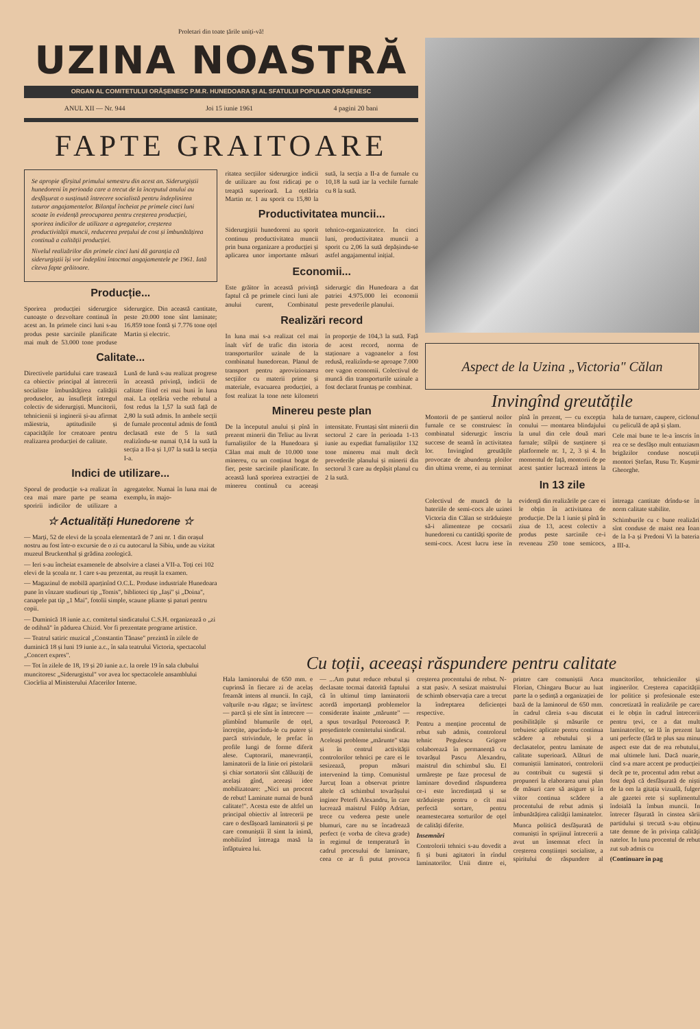Proletari din toate țările uniți-vă!
UZINA NOASTRĂ
ORGAN AL COMITETULUI ORĂȘENESC P.M.R. HUNEDOARA ȘI AL SFATULUI POPULAR ORĂȘENESC
ANUL XII — Nr. 944 Joi 15 iunie 1961 4 pagini 20 bani
FAPTE GRAITOARE
Se apropie sfîrșitul primului semestru din acest an. Siderurgiștii hunedoreni în perioada care a trecut de la începutul anului au desfășurat o susținută întrecere socialistă pentru îndeplinirea tuturor angajamentelor. Bilanțul încheiat pe primele cinci luni scoate în evidență preocuparea pentru creșterea producției, sporirea indicilor de utilizare a agregatelor, creșterea productivității muncii, reducerea prețului de cost și îmbunătățirea continuă a calității producției.
Nivelul realizărilor din primele cinci luni dă garanția că siderurgiștii își vor îndeplini întocmai angajamentele pe 1961. Iată cîteva fapte grăitoare.
Producție...
Sporirea producției siderurgice cunoaște o dezvoltare continuă în acest an. In primele cinci luni s-au produs peste sarcinile planificate mai mult de 53.000 tone produse siderurgice. Din această cantitate, peste 20.000 tone sînt laminate; 16.859 tone fontă și 7.776 tone oțel Martin și electric.
Calitate...
Directivele partidului care trasează ca obiectiv principal al întrecerii socialiste îmbunătățirea calității produselor, au însuflețit întregul colectiv de siderurgiști. Muncitorii, tehnicienii și inginerii și-au afirmat măiestria, aptitudinile și capacitățile lor creatoare pentru realizarea producției de calitate.
Lună de lună s-au realizat progrese în această privință, indicii de calitate fiind cei mai buni în luna mai. La oțelăria veche rebutul a fost redus la 1,57 la sută față de 2,80 la sută admis. In ambele secții de furnale procentul admis de fontă declasată este de 5 la sută realizîndu-se numai 0,14 la sută la secția a II-a și 1,07 la sută la secția I-a.
Indici de utilizare...
Sporul de producție s-a realizat în cea mai mare parte pe seama sporirii indicilor de utilizare a agregatelor. Numai în luna mai de exemplu, în majo-
☆ Actualități Hunedorene ☆
— Marți, 52 de elevi de la școala elementară de 7 ani nr. 1 din orașul nostru au fost într-o excursie de o zi cu autocarul la Sibiu, unde au vizitat muzeul Bruckenthal și grădina zoologică.
— Ieri s-au încheiat examenele de absolvire a clasei a VII-a. Toți cei 102 elevi de la școala nr. 1 care s-au prezentat, au reușit la examen.
— Magazinul de mobilă aparținînd O.C.L. Produse industriale Hunedoara pune în vînzare studiouri tip „Tomis", biblioteci tip „Iași" și „Doina", canapele pat tip „1 Mai", fotolii simple, scaune pliante și paturi pentru copii.
— Duminică 18 iunie a.c. comitetul sindicatului C.S.H. organizează o „zi de odihnă" în pădurea Chizid. Vor fi prezentate programe artistice.
— Teatrul satiric muzical „Constantin Tănase" prezintă în zilele de duminică 18 și luni 19 iunie a.c., în sala teatrului Victoria, spectacolul „Concert expres".
— Tot în zilele de 18, 19 și 20 iunie a.c. la orele 19 în sala clubului muncitoresc „Siderurgistul" vor avea loc spectacolele ansamblului Ciocîrlia al Ministerului Afacerilor Interne.
ritatea secțiilor siderurgice indicii de utilizare au fost ridicați pe o treaptă superioară. La oțelăria Martin nr. 1 au sporit cu 15,80 la sută, la secția a II-a de furnale cu 10,18 la sută iar la vechile furnale cu 8 la sută.
Productivitatea muncii...
Siderurgiștii hunedoreni au sporit continuu productivitatea muncii prin buna organizare a producției și aplicarea unor importante măsuri tehnico-organizatorice. In cinci luni, productivitatea muncii a sporit cu 2,06 la sută depășindu-se astfel angajamentul inițial.
Economii...
Este grăitor în această privință faptul că pe primele cinci luni ale anului curent, Combinatul siderurgic din Hunedoara a dat patriei 4.975.000 lei economii peste prevederile planului.
Realizări record
In luna mai s-a realizat cel mai înalt vîrf de trafic din istoria transporturilor uzinale de la combinatul hunedorean. Planul de transport pentru aprovizionarea secțiilor cu materii prime și materiale, evacuarea producției, a fost realizat la tone nete kilometri în proporție de 104,3 la sută. Față de acest record, norma de staționare a vagoanelor a fost redusă, realizîndu-se aproape 7.000 ore vagon economii. Colectivul de muncă din transporturile uzinale a fost declarat fruntaș pe combinat.
Minereu peste plan
De la începutul anului și pînă în prezent minerii din Teliuc au livrat furnaliștilor de la Hunedoara și Călan mai mult de 10.000 tone minereu, cu un conținut bogat de fier, peste sarcinile planificate. In această lună sporirea extracției de minereu continuă cu aceeași intensitate. Fruntași sînt minerii din sectorul 2 care în perioada 1-13 iunie au expediat furnaliștilor 132 tone minereu mai mult decît prevederile planului și minerii din sectorul 3 care au depășit planul cu 2 la sută.
Aspect de la Uzina „Victoria" Călan
Invingînd greutățile
Montorii de pe șantierul noilor furnale ce se construiesc în combinatul siderurgic înscriu succese de seamă în activitatea lor. Invingînd greutățile provocate de abundența ploilor din ultima vreme, ei au terminat pînă în prezent, — cu excepția conului — montarea blindajului la unul din cele două mari furnale; stîlpii de susținere și platformele nr. 1, 2, 3 și 4. In momentul de față, montorii de pe acest șantier lucrează intens la hala de turnare, caupere, ciclonul cu peliculă de apă și șlam.
Cele mai bune te le-a înscris în rea ce se desfășo mult entuziasm brigăzilor conduse noscuții montori Ștefan, Rusu Tr. Kușmir Gheorghe.
In 13 zile
Colectivul de muncă de la bateriile de semi-cocs ale uzinei Victoria din Călan se străduiește să-i alimenteze pe cocsarii hunedoreni cu cantități sporite de semi-cocs. Acest lucru iese în evidență din realizările pe care ei le obțin în activitatea de producție. De la 1 iunie și pînă în ziua de 13, acest colectiv a produs peste sarcinile ce-i reveneau 250 tone semicocs, întreaga cantitate drîndu-se în norm calitate stabilite.
Schimburile cu c bune realizări sînt conduse de maist nea Ioan de la I-a și Predoni Vi la bateria a III-a.
Cu toții, aceeași răspundere pentru calitate
Hala laminorului de 650 mm. e cuprinsă în fiecare zi de acelaș freamăt intens al muncii. In cajă, valțurile n-au răgaz; se învîrtesc — parcă și ele sînt în întrecere — plimbînd blumurile de oțel, încrețite, apucîndu-le cu putere și parcă strivindule, le prefac în profile lungi de forme diferit alese. Cuptorarii, manevranții, laminatorii de la linie ori pistolarii și chiar sortatorii sînt călăuziți de același gînd, aceeași idee mobilizatoare: „Nici un procent de rebut! Laminate numai de bună calitate!". Acesta este de altfel un principal obiectiv al întrecerii pe care o desfășoară laminatorii și pe care comuniștii îl simt la inimă, mobilizînd întreaga masă la înfăptuirea lui.
— ...Am putut reduce rebutul și declasate tocmai datorită faptului că în ultimul timp laminatorii acordă importanță problemelor considerate înainte „mărunte" — a spus tovarășul Potoroască P. președintele comitetului sindical.
Aceleași probleme „mărunte" stau și în centrul activității controlorilor tehnici pe care ei le sesizează, propun măsuri intervenind la timp. Comunistul Jurcuț Ioan a observat printre altele că schimbul tovarășului inginer Peterfi Alexandru, în care lucrează maistrul Fülöp Adrian, trece cu vederea peste unele blumuri, care nu se încadrează perfect (e vorba de cîteva grade) în regimul de temperatură în cadrul procesului de laminare, ceea ce ar fi putut provoca creșterea procentului de rebut. N-a stat pasiv. A sesizat maistrului de schimb observația care a trecut la îndreptarea deficienței respective.
Pentru a menține procentul de rebut sub admis, controlorul tehnic Pegulescu Grigore colaborează în permanență cu tovarășul Pascu Alexandru, maistrul din schimbul său. El urmărește pe faze procesul de laminare dovedind răspunderea ce-i este încredințată și se străduiește pentru o cît mai perfectă sortare, pentru neamestecarea sorturilor de oțel de calități diferite.
Insemnări
Controlorii tehnici s-au dovedit a fi și buni agitatori în rîndul laminatorilor. Unii dintre ei, printre care comuniștii Anca Florian, Chingaru Bucur au luat parte la o ședință a organizației de bază de la laminorul de 650 mm. în cadrul căreia s-au discutat posibilitățile și măsurile ce trebuiesc aplicate pentru continua scădere a rebutului și a declasatelor, pentru laminate de calitate superioară. Alături de comuniștii laminatori, controlorii au contribuit cu sugestii și propuneri la elaborarea unui plan de măsuri care să asigure și în viitor continua scădere a procentului de rebut admis și îmbunătățirea calității laminatelor.
Munca politică desfășurată de comuniști în sprijinul întrecerii a avut un însemnat efect în creșterea conștiinței socialiste, a spiritului de răspundere al muncitorilor, tehnicienilor și inginerilor. Creșterea capacității lor politice și profesionale este concretizată în realizările pe care ei le obțin în cadrul întrecerii pentru țevi, ce a dat mult laminatorilor, se lă în prezent la uni perfecte (fără te plus sau minu aspect este dat de rea rebutului, mai ultimele luni. Dacă nuarie, cînd s-a mare accent pe producției decît pe te, procentul adm rebut a fost depă că desfășurată de niști de la om la gitația vizuală, fulger ale gazetei rete și suplimentul îndoială la îmbun muncii. In întrecer fășurată în cinstea sării partidului și trecută s-au obținu tate demne de în privința calități natelor. In luna procentul de rebut zut sub admis cu
(Continuare în pag